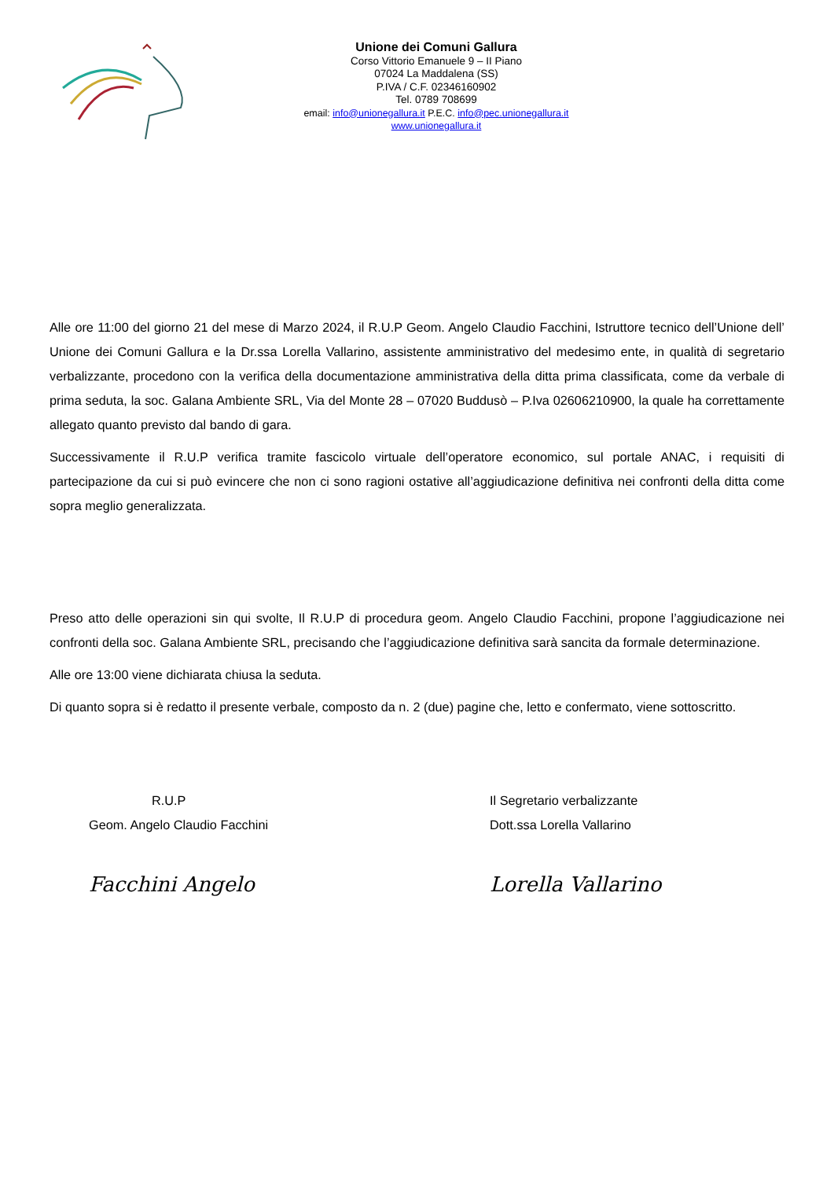Unione dei Comuni Gallura
Corso Vittorio Emanuele 9 – II Piano
07024 La Maddalena (SS)
P.IVA / C.F. 02346160902
Tel. 0789 708699
email: info@unionegallura.it P.E.C. info@pec.unionegallura.it
www.unionegallura.it
Alle ore 11:00 del giorno 21 del mese di Marzo 2024, il R.U.P Geom. Angelo Claudio Facchini, Istruttore tecnico dell’Unione dell’ Unione dei Comuni Gallura e la Dr.ssa Lorella Vallarino, assistente amministrativo del medesimo ente, in qualità di segretario verbalizzante, procedono con la verifica della documentazione amministrativa della ditta prima classificata, come da verbale di prima seduta, la soc. Galana Ambiente SRL, Via del Monte 28 – 07020 Buddusò – P.Iva 02606210900, la quale ha correttamente allegato quanto previsto dal bando di gara.
Successivamente il R.U.P verifica tramite fascicolo virtuale dell’operatore economico, sul portale ANAC, i requisiti di partecipazione da cui si può evincere che non ci sono ragioni ostative all’aggiudicazione definitiva nei confronti della ditta come sopra meglio generalizzata.
Preso atto delle operazioni sin qui svolte, Il R.U.P di procedura geom. Angelo Claudio Facchini, propone l’aggiudicazione nei confronti della soc. Galana Ambiente SRL, precisando che l’aggiudicazione definitiva sarà sancita da formale determinazione.
Alle ore 13:00 viene dichiarata chiusa la seduta.
Di quanto sopra si è redatto il presente verbale, composto da n. 2 (due) pagine che, letto e confermato, viene sottoscritto.
R.U.P
Geom. Angelo Claudio Facchini
Facchini Angelo
Il Segretario verbalizzante
Dott.ssa Lorella Vallarino
Lorella Vallarino